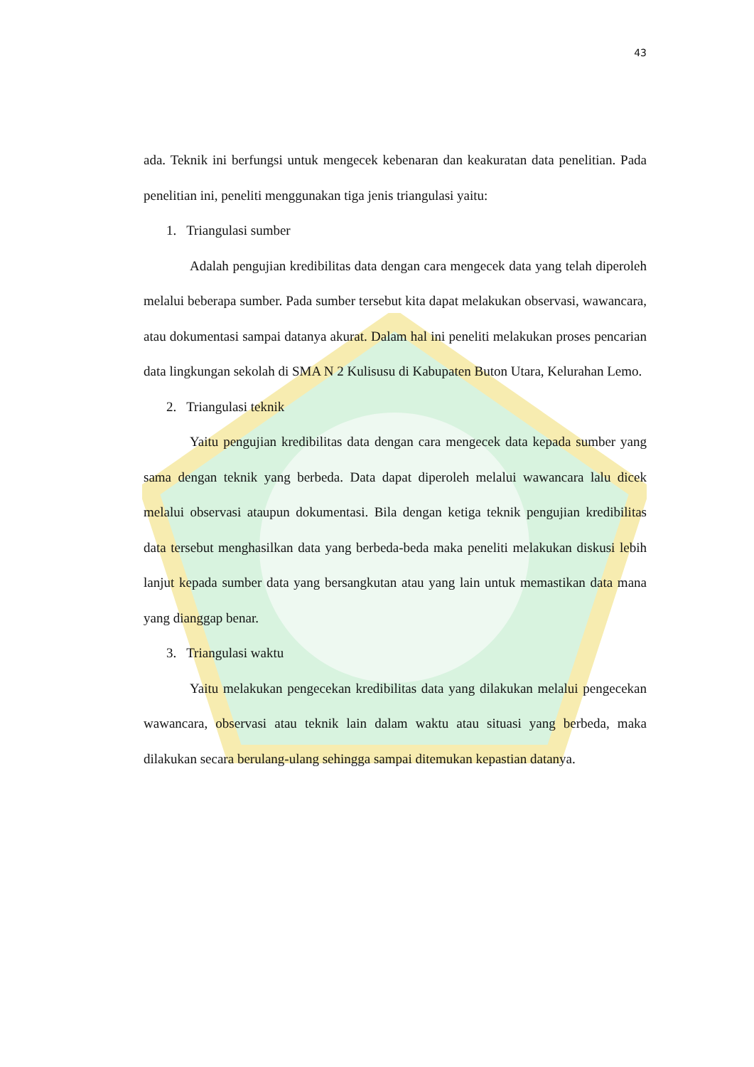43
ada. Teknik ini berfungsi untuk mengecek kebenaran dan keakuratan data penelitian. Pada penelitian ini, peneliti menggunakan tiga jenis triangulasi yaitu:
1. Triangulasi sumber
Adalah pengujian kredibilitas data dengan cara mengecek data yang telah diperoleh melalui beberapa sumber. Pada sumber tersebut kita dapat melakukan observasi, wawancara, atau dokumentasi sampai datanya akurat. Dalam hal ini peneliti melakukan proses pencarian data lingkungan sekolah di SMA N 2 Kulisusu di Kabupaten Buton Utara, Kelurahan Lemo.
2. Triangulasi teknik
Yaitu pengujian kredibilitas data dengan cara mengecek data kepada sumber yang sama dengan teknik yang berbeda. Data dapat diperoleh melalui wawancara lalu dicek melalui observasi ataupun dokumentasi. Bila dengan ketiga teknik pengujian kredibilitas data tersebut menghasilkan data yang berbeda-beda maka peneliti melakukan diskusi lebih lanjut kepada sumber data yang bersangkutan atau yang lain untuk memastikan data mana yang dianggap benar.
3. Triangulasi waktu
Yaitu melakukan pengecekan kredibilitas data yang dilakukan melalui pengecekan wawancara, observasi atau teknik lain dalam waktu atau situasi yang berbeda, maka dilakukan secara berulang-ulang sehingga sampai ditemukan kepastian datanya.